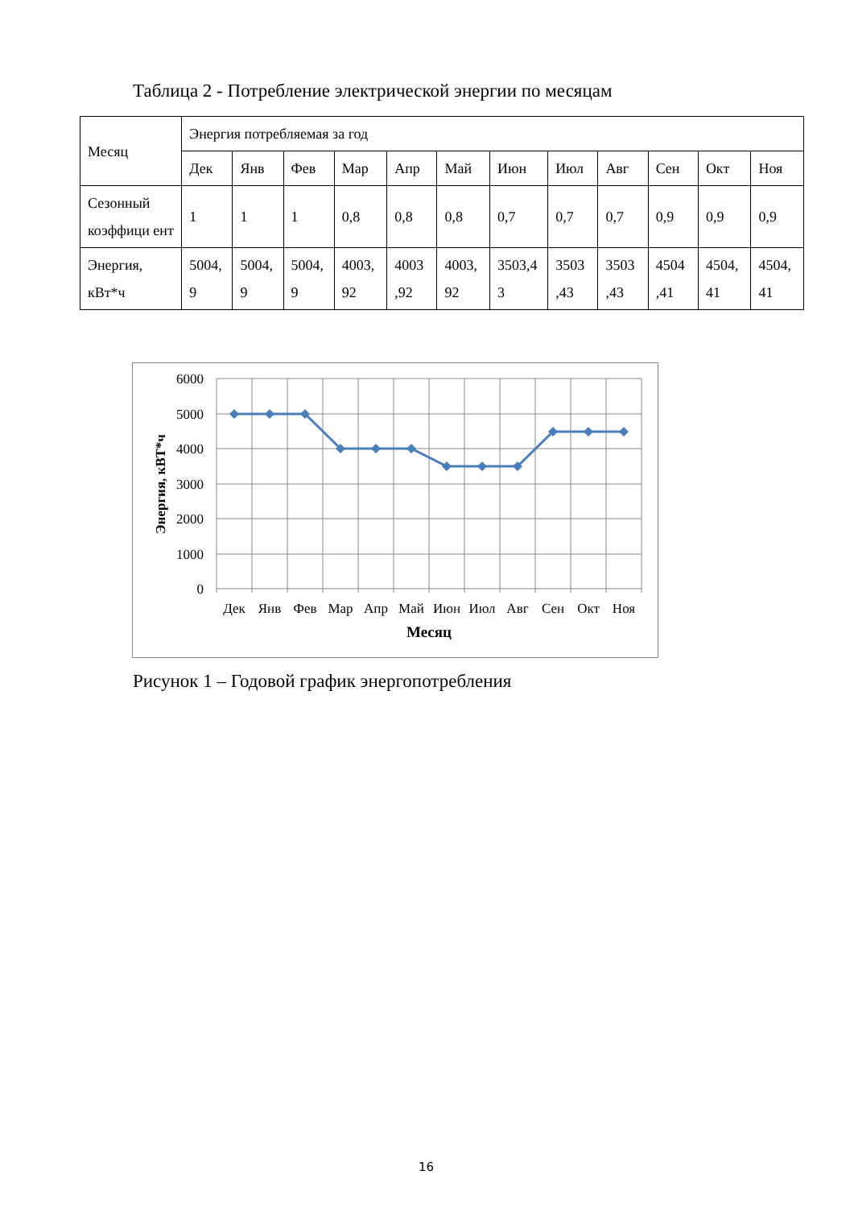Таблица 2 - Потребление электрической энергии по месяцам
| Месяц | Энергия потребляемая за год | | | | | | | | | | | |
| | Дек | Янв | Фев | Мар | Апр | Май | Июн | Июл | Авг | Сен | Окт | Ноя |
| Сезонный коэффици ент | 1 | 1 | 1 | 0,8 | 0,8 | 0,8 | 0,7 | 0,7 | 0,7 | 0,9 | 0,9 | 0,9 |
| Энергия, кВт*ч | 5004, 9 | 5004, 9 | 5004, 9 | 4003, 92 | 4003 ,92 | 4003, 92 | 3503,4 3 | 3503 ,43 | 3503 ,43 | 4504 ,41 | 4504, 41 | 4504, 41 |
6000
5000
4000
3000
2000
1000
0
Дек
Янв
Фев
Мар
Апр
Май
Июн
Июл
Авг
Сен
Окт
Ноя
Месяц
Энергия, кВТ*ч
Рисунок 1 – Годовой график энергопотребления
16